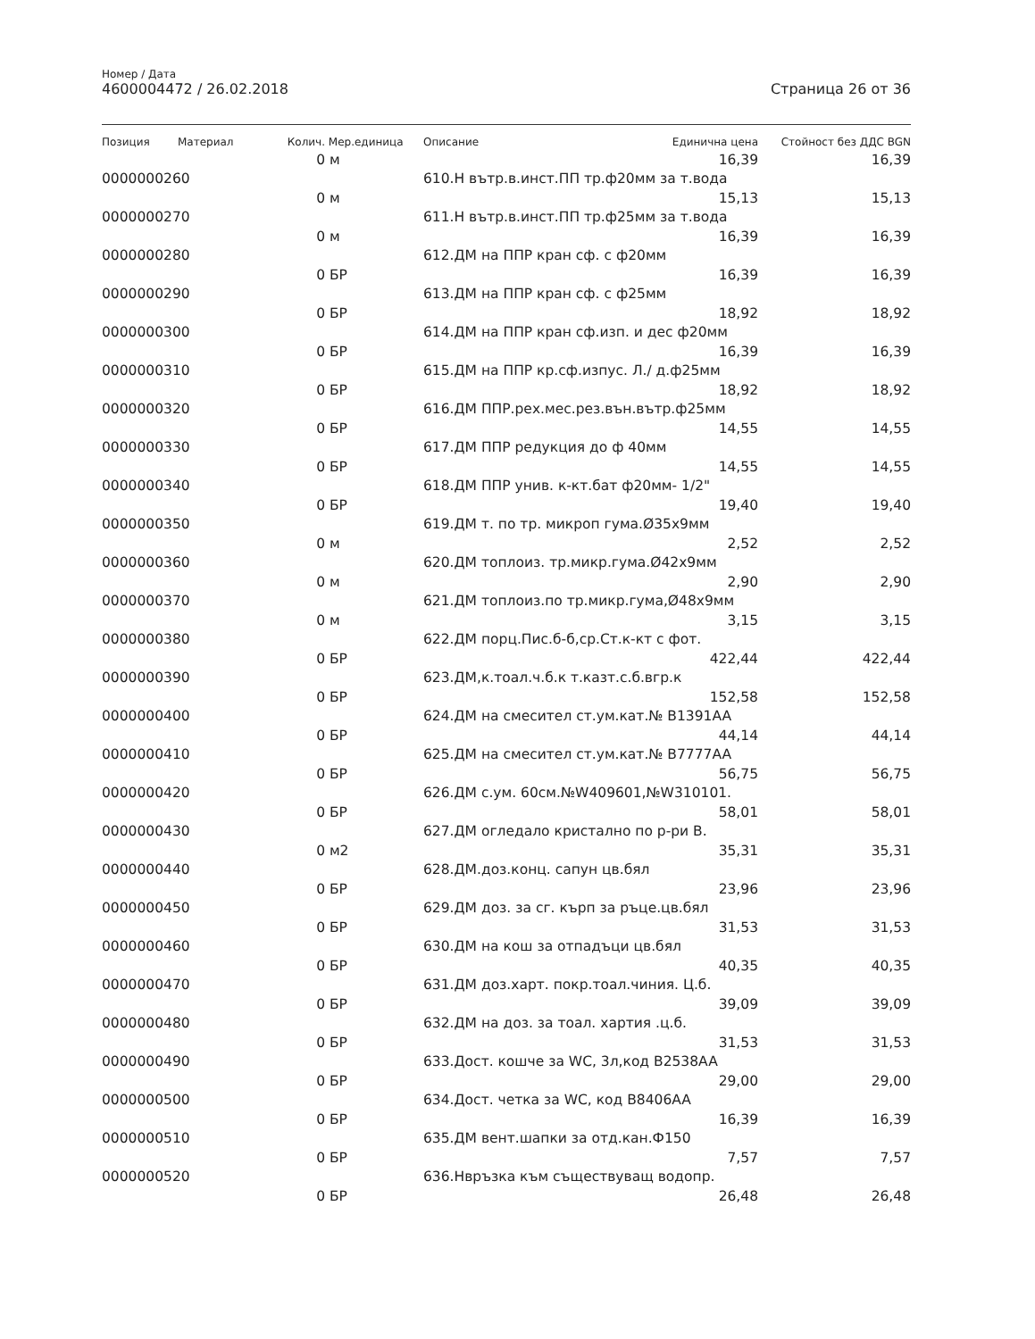Номер / Дата
4600004472 / 26.02.2018 Страница 26 от 36
| Позиция | Материал | Колич. | Мер.единица | Описание | Единична цена | Стойност без ДДС BGN |
| --- | --- | --- | --- | --- | --- | --- |
| | | 0 | м | | 16,39 | 16,39 |
| 0000000260 | | | | 610.Н вътр.в.инст.ПП тр.ф20мм за т.вода | | |
| | | 0 | м | | 15,13 | 15,13 |
| 0000000270 | | | | 611.Н вътр.в.инст.ПП тр.ф25мм за т.вода | | |
| | | 0 | м | | 16,39 | 16,39 |
| 0000000280 | | | | 612.ДМ на ППР кран сф. с ф20мм | | |
| | | 0 | БР | | 16,39 | 16,39 |
| 0000000290 | | | | 613.ДМ на ППР кран сф. с ф25мм | | |
| | | 0 | БР | | 18,92 | 18,92 |
| 0000000300 | | | | 614.ДМ на ППР кран сф.изп. и дес ф20мм | | |
| | | 0 | БР | | 16,39 | 16,39 |
| 0000000310 | | | | 615.ДМ на ППР кр.сф.изпус. Л./ д.ф25мм | | |
| | | 0 | БР | | 18,92 | 18,92 |
| 0000000320 | | | | 616.ДМ ППР.рех.мес.рез.вън.вътр.ф25мм | | |
| | | 0 | БР | | 14,55 | 14,55 |
| 0000000330 | | | | 617.ДМ ППР редукция до ф 40мм | | |
| | | 0 | БР | | 14,55 | 14,55 |
| 0000000340 | | | | 618.ДМ ППР унив. к-кт.бат ф20мм- 1/2" | | |
| | | 0 | БР | | 19,40 | 19,40 |
| 0000000350 | | | | 619.ДМ т. по тр. микроп гума.Ø35x9мм | | |
| | | 0 | м | | 2,52 | 2,52 |
| 0000000360 | | | | 620.ДМ топлоиз. тр.микр.гума.Ø42x9мм | | |
| | | 0 | м | | 2,90 | 2,90 |
| 0000000370 | | | | 621.ДМ топлоиз.по тр.микр.гума,Ø48x9мм | | |
| | | 0 | м | | 3,15 | 3,15 |
| 0000000380 | | | | 622.ДМ порц.Пис.б-б,ср.Ст.к-кт с фот. | | |
| | | 0 | БР | | 422,44 | 422,44 |
| 0000000390 | | | | 623.ДМ,к.тоал.ч.б.к т.казт.с.б.вгр.к | | |
| | | 0 | БР | | 152,58 | 152,58 |
| 0000000400 | | | | 624.ДМ на смесител ст.ум.кат.№ B1391AA | | |
| | | 0 | БР | | 44,14 | 44,14 |
| 0000000410 | | | | 625.ДМ на смесител ст.ум.кат.№ B7777AA | | |
| | | 0 | БР | | 56,75 | 56,75 |
| 0000000420 | | | | 626.ДМ с.ум. 60см.№W409601,№W310101. | | |
| | | 0 | БР | | 58,01 | 58,01 |
| 0000000430 | | | | 627.ДМ огледало кристално по р-ри В. | | |
| | | 0 | м2 | | 35,31 | 35,31 |
| 0000000440 | | | | 628.ДМ.доз.конц. сапун цв.бял | | |
| | | 0 | БР | | 23,96 | 23,96 |
| 0000000450 | | | | 629.ДМ доз. за сг. кърп за ръце.цв.бял | | |
| | | 0 | БР | | 31,53 | 31,53 |
| 0000000460 | | | | 630.ДМ на кош за отпадъци цв.бял | | |
| | | 0 | БР | | 40,35 | 40,35 |
| 0000000470 | | | | 631.ДМ доз.харт. покр.тоал.чиния. Ц.б. | | |
| | | 0 | БР | | 39,09 | 39,09 |
| 0000000480 | | | | 632.ДМ на доз. за тоал. хартия .ц.б. | | |
| | | 0 | БР | | 31,53 | 31,53 |
| 0000000490 | | | | 633.Дост. кошче за WC, 3л,код B2538AA | | |
| | | 0 | БР | | 29,00 | 29,00 |
| 0000000500 | | | | 634.Дост. четка за WC, код B8406AA | | |
| | | 0 | БР | | 16,39 | 16,39 |
| 0000000510 | | | | 635.ДМ вент.шапки за отд.кан.Ф150 | | |
| | | 0 | БР | | 7,57 | 7,57 |
| 0000000520 | | | | 636.Нвръзка към съществуващ водопр. | | |
| | | 0 | БР | | 26,48 | 26,48 |